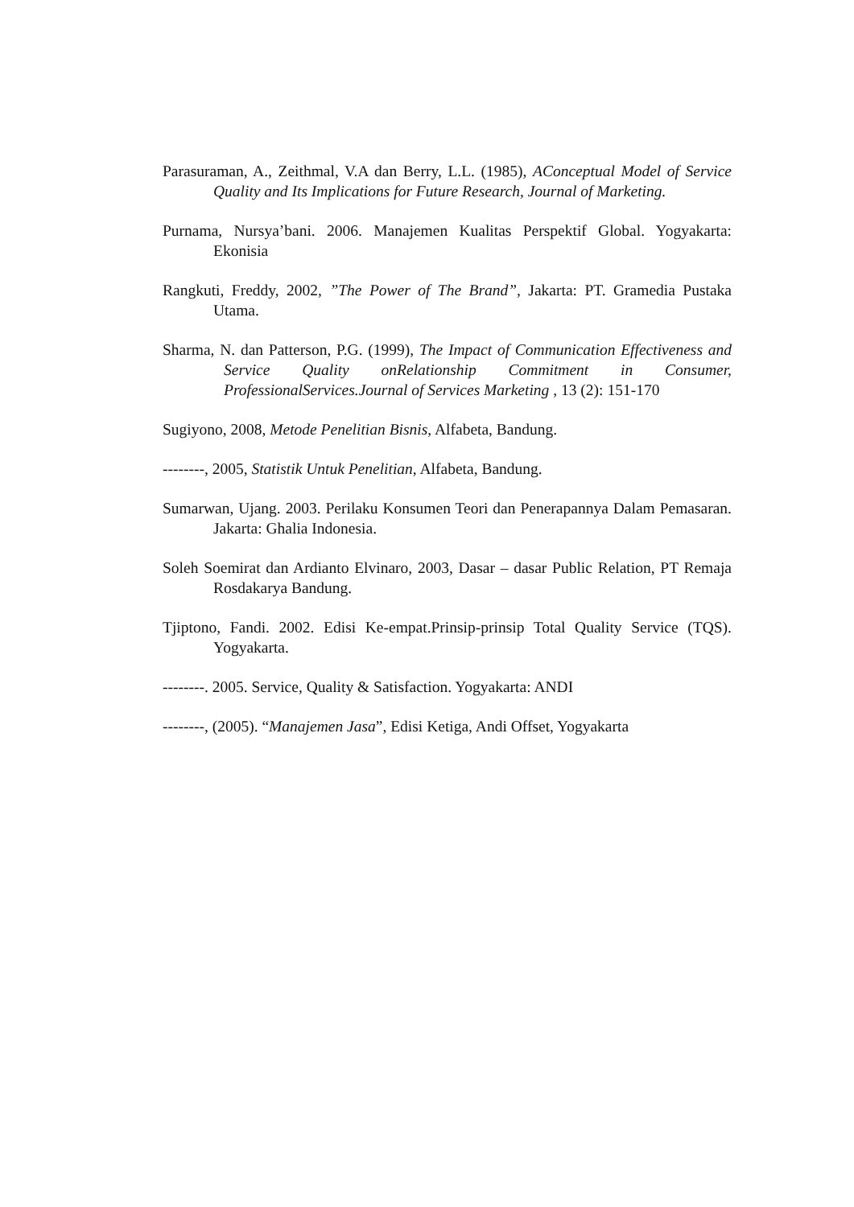Parasuraman, A., Zeithmal, V.A dan Berry, L.L. (1985), AConceptual Model of Service Quality and Its Implications for Future Research, Journal of Marketing.
Purnama, Nursya’bani. 2006. Manajemen Kualitas Perspektif Global. Yogyakarta: Ekonisia
Rangkuti, Freddy, 2002, ”The Power of The Brand”, Jakarta: PT. Gramedia Pustaka Utama.
Sharma, N. dan Patterson, P.G. (1999), The Impact of Communication Effectiveness and Service Quality onRelationship Commitment in Consumer, ProfessionalServices.Journal of Services Marketing , 13 (2): 151-170
Sugiyono, 2008, Metode Penelitian Bisnis, Alfabeta, Bandung.
--------, 2005, Statistik Untuk Penelitian, Alfabeta, Bandung.
Sumarwan, Ujang. 2003. Perilaku Konsumen Teori dan Penerapannya Dalam Pemasaran. Jakarta: Ghalia Indonesia.
Soleh Soemirat dan Ardianto Elvinaro, 2003, Dasar – dasar Public Relation, PT Remaja Rosdakarya Bandung.
Tjiptono, Fandi. 2002. Edisi Ke-empat.Prinsip-prinsip Total Quality Service (TQS). Yogyakarta.
--------. 2005. Service, Quality & Satisfaction. Yogyakarta: ANDI
--------, (2005). “Manajemen Jasa”, Edisi Ketiga, Andi Offset, Yogyakarta